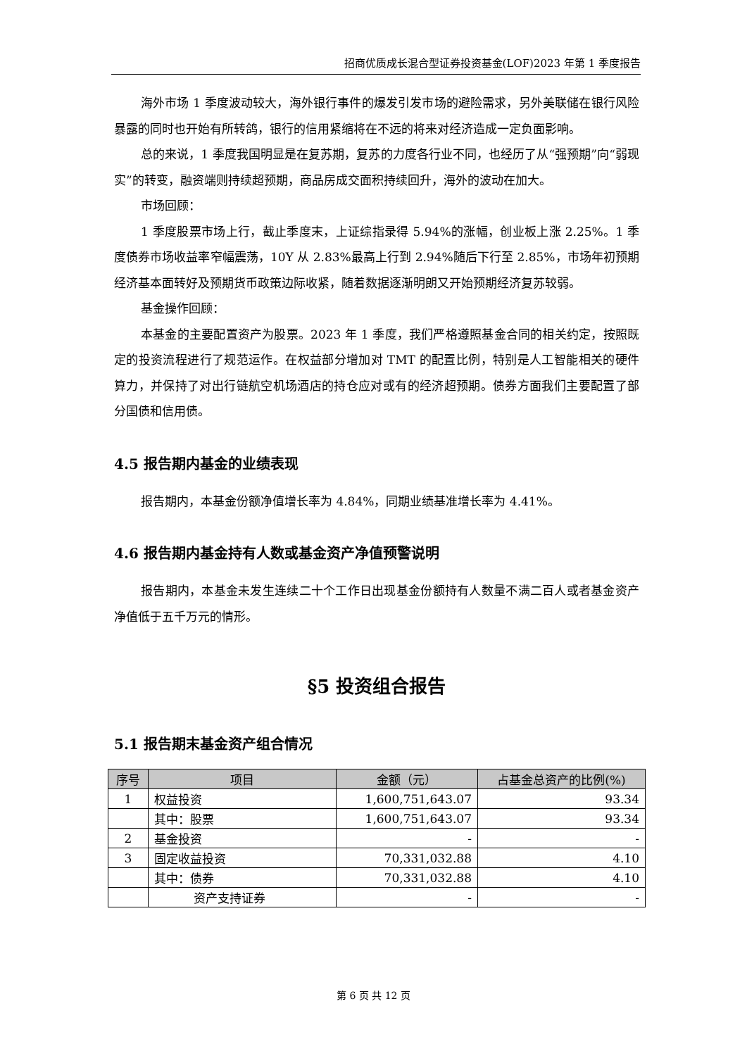招商优质成长混合型证券投资基金(LOF)2023 年第 1 季度报告
海外市场 1 季度波动较大，海外银行事件的爆发引发市场的避险需求，另外美联储在银行风险暴露的同时也开始有所转鸽，银行的信用紧缩将在不远的将来对经济造成一定负面影响。
总的来说，1 季度我国明显是在复苏期，复苏的力度各行业不同，也经历了从“强预期”向“弱现实”的转变，融资端则持续超预期，商品房成交面积持续回升，海外的波动在加大。
市场回顾：
1 季度股票市场上行，截止季度末，上证综指录得 5.94%的涨幅，创业板上涨 2.25%。1 季度债券市场收益率窄幅震荡，10Y 从 2.83%最高上行到 2.94%随后下行至 2.85%，市场年初预期经济基本面转好及预期货币政策边际收紧，随着数据逐渐明朗又开始预期经济复苏较弱。
基金操作回顾：
本基金的主要配置资产为股票。2023 年 1 季度，我们严格遵照基金合同的相关约定，按照既定的投资流程进行了规范运作。在权益部分增加对 TMT 的配置比例，特别是人工智能相关的硬件算力，并保持了对出行链航空机场酒店的持仓应对或有的经济超预期。债券方面我们主要配置了部分国债和信用债。
4.5 报告期内基金的业绩表现
报告期内，本基金份额净值增长率为 4.84%，同期业绩基准增长率为 4.41%。
4.6 报告期内基金持有人数或基金资产净值预警说明
报告期内，本基金未发生连续二十个工作日出现基金份额持有人数量不满二百人或者基金资产净值低于五千万元的情形。
§5 投资组合报告
5.1 报告期末基金资产组合情况
| 序号 | 项目 | 金额（元） | 占基金总资产的比例(%) |
| --- | --- | --- | --- |
| 1 | 权益投资 | 1,600,751,643.07 | 93.34 |
| | 其中：股票 | 1,600,751,643.07 | 93.34 |
| 2 | 基金投资 | - | - |
| 3 | 固定收益投资 | 70,331,032.88 | 4.10 |
| | 其中：债券 | 70,331,032.88 | 4.10 |
| | 资产支持证券 | - | - |
第 6 页 共 12 页